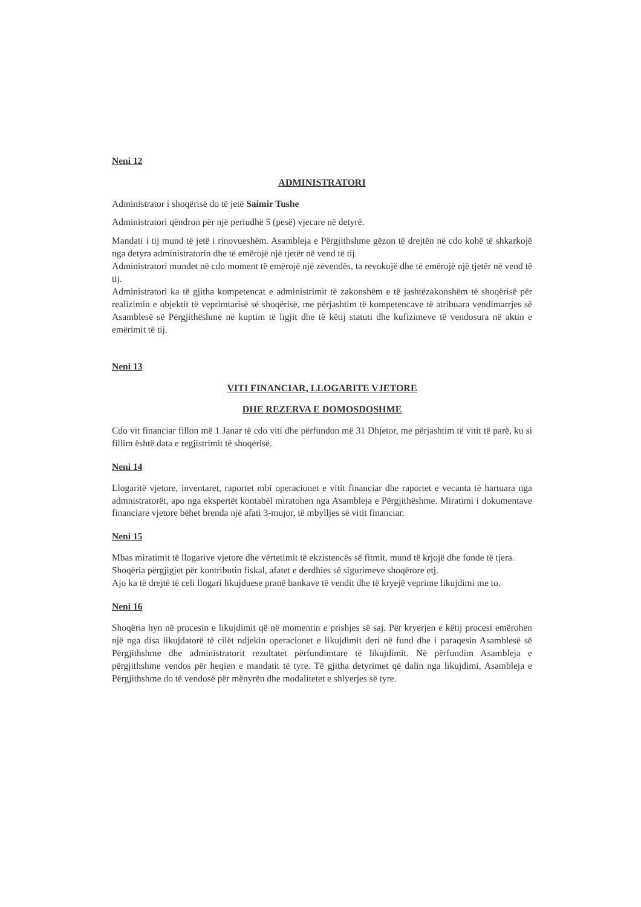Neni 12
ADMINISTRATORI
Administrator i shoqërisë do të jetë Saimir Tushe
Administratori qëndron për një periudhë 5 (pesë) vjecare në detyrë.
Mandati i tij mund të jetë i rinovueshëm. Asambleja e Përgjithshme gëzon të drejtën në cdo kohë të shkarkojë nga detyra administratorin dhe të emërojë një tjetër në vend të tij.
Administratori mundet në cdo moment të emërojë një zëvendës, ta revokojë dhe të emërojë një tjetër në vend të tij.
Administratori ka të gjitha kompetencat e administrimit të zakonshëm e të jashtëzakonshëm të shoqërisë për realizimin e objektit të veprimtarisë së shoqërisë, me përjashtim të kompetencave të atribuara vendimarrjes së Asamblesë së Përgjithëshme në kuptim të ligjit dhe të këtij statuti dhe kufizimeve të vendosura në aktin e emërimit të tij.
Neni 13
VITI FINANCIAR, LLOGARITE VJETORE
DHE REZERVA E DOMOSDOSHME
Cdo vit financiar fillon më 1 Janar të cdo viti dhe përfundon më 31 Dhjetor, me përjashtim të vitit të parë, ku si fillim është data e regjistrimit të shoqërisë.
Neni 14
Llogaritë vjetore, inventaret, raportet mbi operacionet e vitit financiar dhe raportet e vecanta të hartuara nga admnistratorët, apo nga ekspertët kontabël miratohen nga Asambleja e Përgjithëshme. Miratimi i dokumentave financiare vjetore bëhet brenda një afati 3-mujor, të mbylljes së vitit financiar.
Neni 15
Mbas miratimit të llogarive vjetore dhe vërtetimit të ekzistencës së fitmit, mund të krjojë dhe fonde të tjera.
Shoqëria përgjigjet për kontributin fiskal, afatet e derdhies së sigurimeve shoqërore etj.
Ajo ka të drejtë të celi llogari likujduese pranë bankave të vendit dhe të kryejë veprime likujdimi me to.
Neni 16
Shoqëria hyn në procesin e likujdimit që në momentin e prishjes së saj. Për kryerjen e këtij procesi emërohen një nga disa likujdatorë të cilët ndjekin operacionet e likujdimit deri në fund dhe i paraqesin Asamblesë së Përgjithshme dhe administratorit rezultatet përfundimtare të likujdimit. Në përfundim Asambleja e përgjithshme vendos për heqien e mandatit të tyre. Të gjitha detyrimet që dalin nga likujdimi, Asambleja e Përgjithshme do të vendosë për mënyrën dhe modalitetet e shlyerjes së tyre.